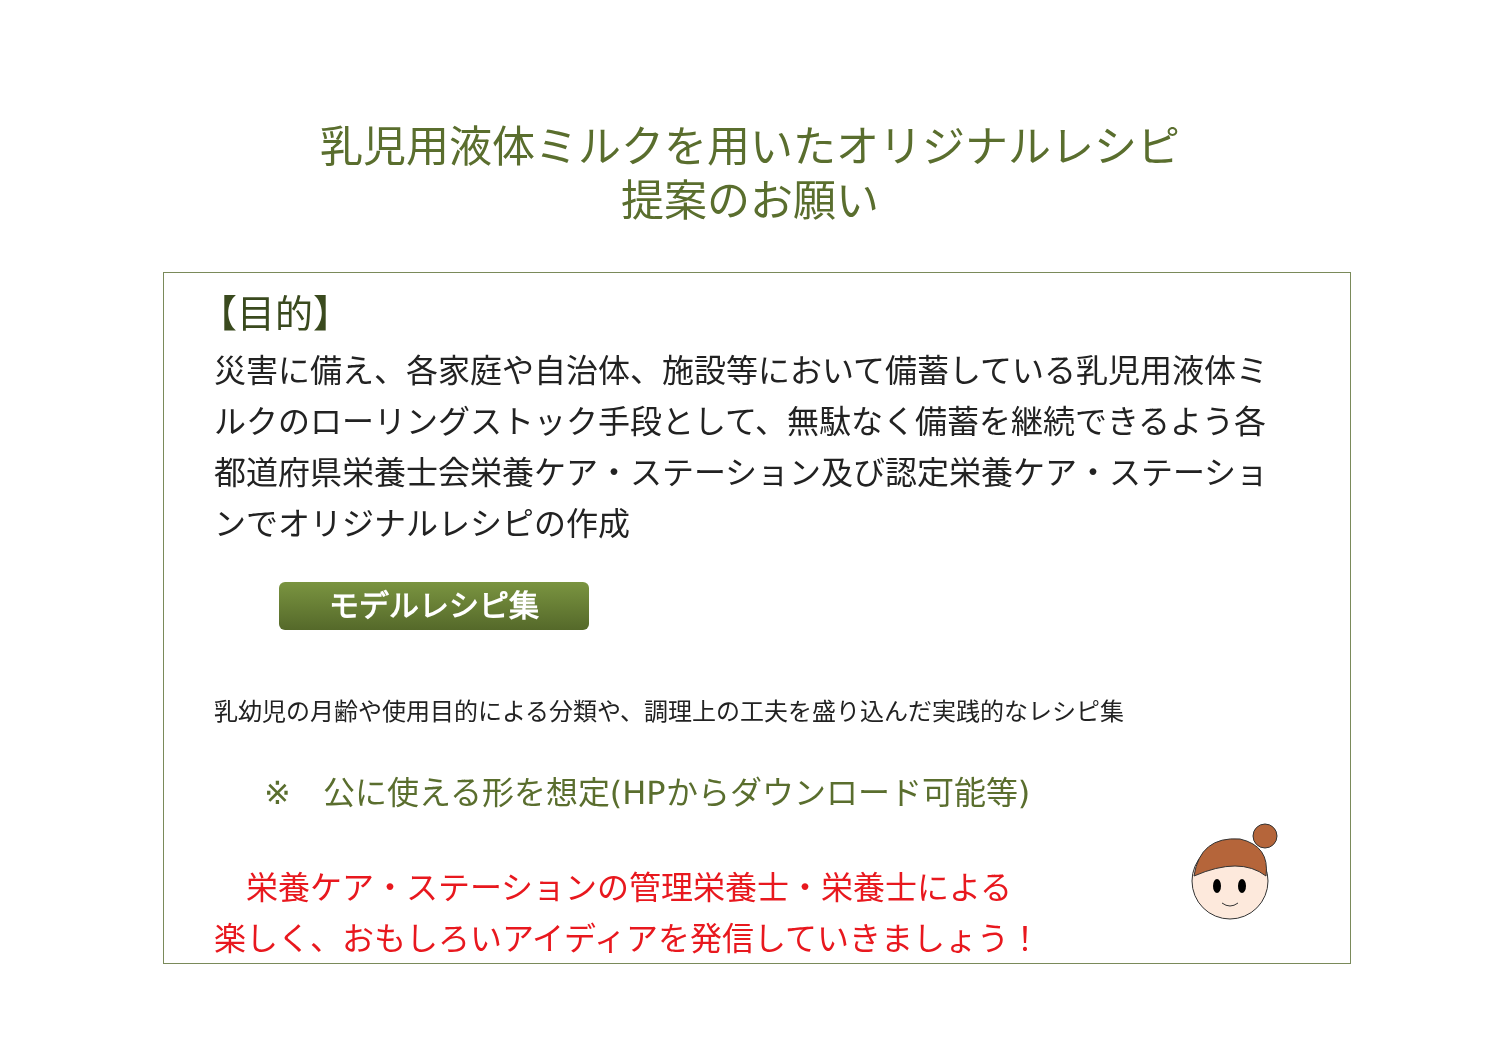乳児用液体ミルクを用いたオリジナルレシピ
提案のお願い
【目的】
災害に備え、各家庭や自治体、施設等において備蓄している乳児用液体ミルクのローリングストック手段として、無駄なく備蓄を継続できるよう各都道府県栄養士会栄養ケア・ステーション及び認定栄養ケア・ステーションでオリジナルレシピの作成
モデルレシピ集
乳幼児の月齢や使用目的による分類や、調理上の工夫を盛り込んだ実践的なレシピ集
※　公に使える形を想定(HPからダウンロード可能等)
　栄養ケア・ステーションの管理栄養士・栄養士による
楽しく、おもしろいアイディアを発信していきましょう！